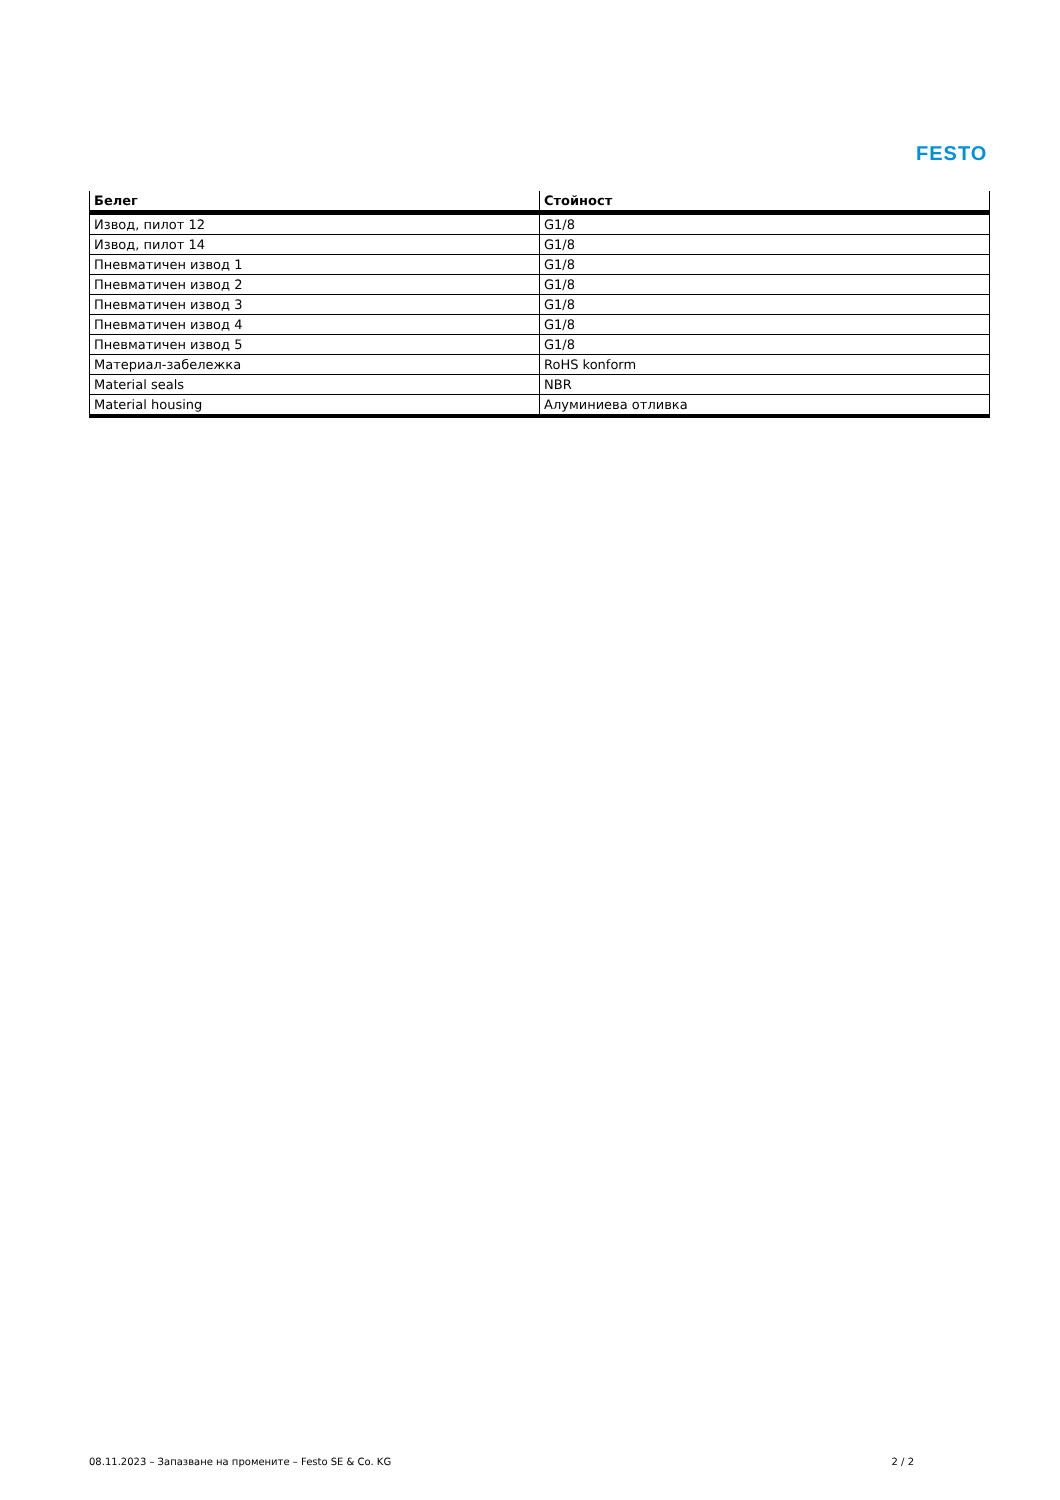FESTO
| Белег | Стойност |
| --- | --- |
| Извод, пилот 12 | G1/8 |
| Извод, пилот 14 | G1/8 |
| Пневматичен извод 1 | G1/8 |
| Пневматичен извод 2 | G1/8 |
| Пневматичен извод 3 | G1/8 |
| Пневматичен извод 4 | G1/8 |
| Пневматичен извод 5 | G1/8 |
| Материал-забележка | RoHS konform |
| Material seals | NBR |
| Material housing | Алуминиева отливка |
08.11.2023 – Запазване на промените – Festo SE & Co. KG 2 / 2